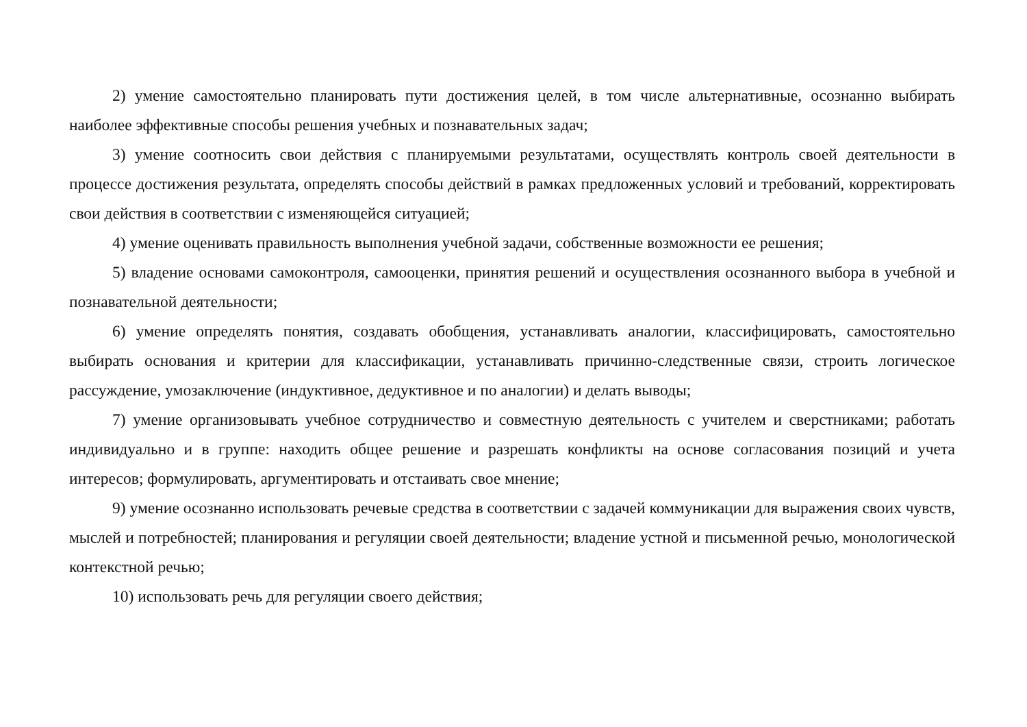2) умение самостоятельно планировать пути достижения целей, в том числе альтернативные, осознанно выбирать наиболее эффективные способы решения учебных и познавательных задач;
3) умение соотносить свои действия с планируемыми результатами, осуществлять контроль своей деятельности в процессе достижения результата, определять способы действий в рамках предложенных условий и требований, корректировать свои действия в соответствии с изменяющейся ситуацией;
4) умение оценивать правильность выполнения учебной задачи, собственные возможности ее решения;
5) владение основами самоконтроля, самооценки, принятия решений и осуществления осознанного выбора в учебной и познавательной деятельности;
6) умение определять понятия, создавать обобщения, устанавливать аналогии, классифицировать, самостоятельно выбирать основания и критерии для классификации, устанавливать причинно-следственные связи, строить логическое рассуждение, умозаключение (индуктивное, дедуктивное и по аналогии) и делать выводы;
7) умение организовывать учебное сотрудничество и совместную деятельность с учителем и сверстниками; работать индивидуально и в группе: находить общее решение и разрешать конфликты на основе согласования позиций и учета интересов; формулировать, аргументировать и отстаивать свое мнение;
9) умение осознанно использовать речевые средства в соответствии с задачей коммуникации для выражения своих чувств, мыслей и потребностей; планирования и регуляции своей деятельности; владение устной и письменной речью, монологической контекстной речью;
10) использовать речь для регуляции своего действия;